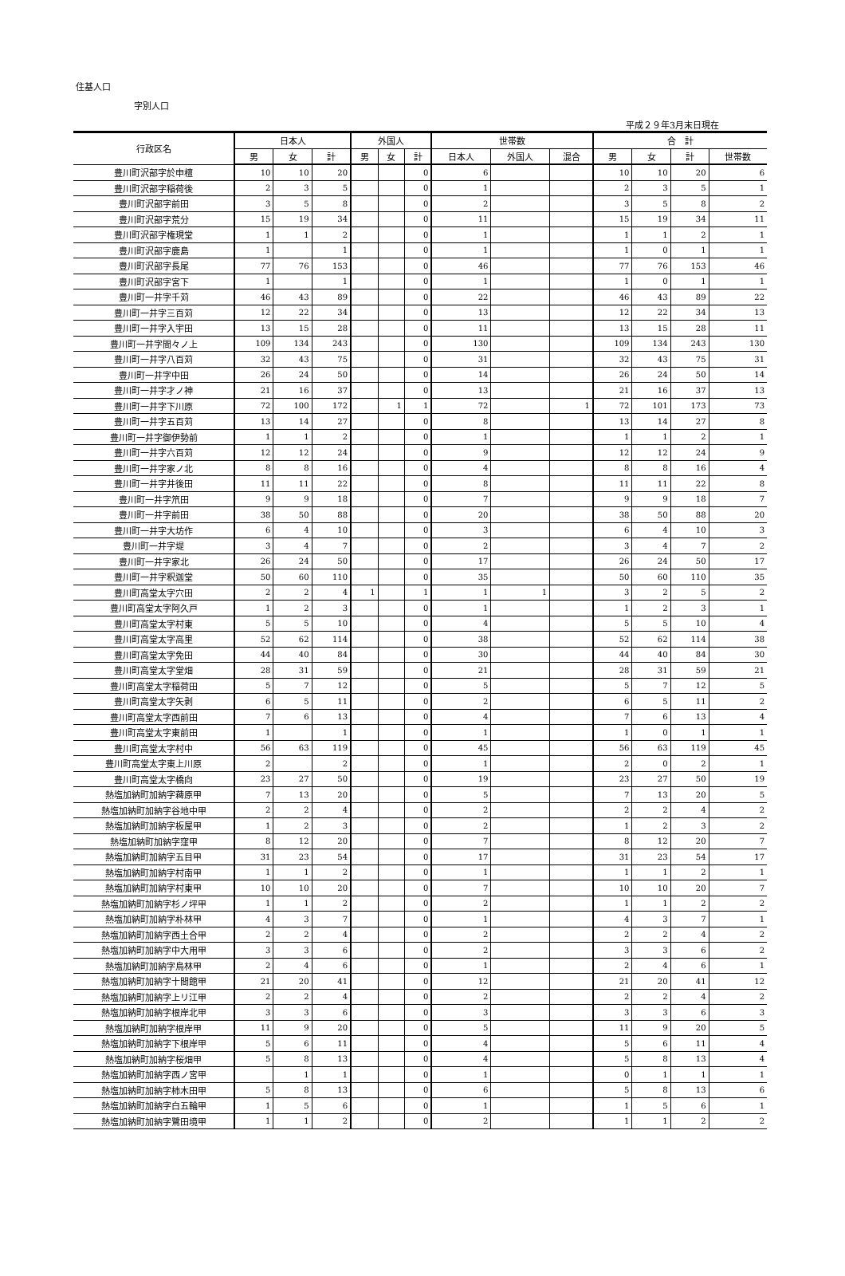住基人口
字別人口
平成２９年3月末日現在
| 行政区名 | 日本人 | | | 外国人 | | | 世帯数 | | | 合 計 | | | |
| --- | --- | --- | --- | --- | --- | --- | --- | --- | --- | --- | --- | --- | --- |
| | 男 | 女 | 計 | 男 | 女 | 計 | 日本人 | 外国人 | 混合 | 男 | 女 | 計 | 世帯数 |
| 豊川町沢部字於申檀 | 10 | 10 | 20 | | | 0 | 6 | | | 10 | 10 | 20 | 6 |
| 豊川町沢部字稲荷後 | 2 | 3 | 5 | | | 0 | 1 | | | 2 | 3 | 5 | 1 |
| 豊川町沢部字前田 | 3 | 5 | 8 | | | 0 | 2 | | | 3 | 5 | 8 | 2 |
| 豊川町沢部字荒分 | 15 | 19 | 34 | | | 0 | 11 | | | 15 | 19 | 34 | 11 |
| 豊川町沢部字権現堂 | 1 | 1 | 2 | | | 0 | 1 | | | 1 | 1 | 2 | 1 |
| 豊川町沢部字鹿島 | 1 | | 1 | | | 0 | 1 | | | 1 | 0 | 1 | 1 |
| 豊川町沢部字長尾 | 77 | 76 | 153 | | | 0 | 46 | | | 77 | 76 | 153 | 46 |
| 豊川町沢部字宮下 | 1 | | 1 | | | 0 | 1 | | | 1 | 0 | 1 | 1 |
| 豊川町一井字千苅 | 46 | 43 | 89 | | | 0 | 22 | | | 46 | 43 | 89 | 22 |
| 豊川町一井字三百苅 | 12 | 22 | 34 | | | 0 | 13 | | | 12 | 22 | 34 | 13 |
| 豊川町一井字入宇田 | 13 | 15 | 28 | | | 0 | 11 | | | 13 | 15 | 28 | 11 |
| 豊川町一井字間々ノ上 | 109 | 134 | 243 | | | 0 | 130 | | | 109 | 134 | 243 | 130 |
| 豊川町一井字八百苅 | 32 | 43 | 75 | | | 0 | 31 | | | 32 | 43 | 75 | 31 |
| 豊川町一井字中田 | 26 | 24 | 50 | | | 0 | 14 | | | 26 | 24 | 50 | 14 |
| 豊川町一井字才ノ神 | 21 | 16 | 37 | | | 0 | 13 | | | 21 | 16 | 37 | 13 |
| 豊川町一井字下川原 | 72 | 100 | 172 | | 1 | 1 | 72 | | 1 | 72 | 101 | 173 | 73 |
| 豊川町一井字五百苅 | 13 | 14 | 27 | | | 0 | 8 | | | 13 | 14 | 27 | 8 |
| 豊川町一井字御伊勢前 | 1 | 1 | 2 | | | 0 | 1 | | | 1 | 1 | 2 | 1 |
| 豊川町一井字六百苅 | 12 | 12 | 24 | | | 0 | 9 | | | 12 | 12 | 24 | 9 |
| 豊川町一井字家ノ北 | 8 | 8 | 16 | | | 0 | 4 | | | 8 | 8 | 16 | 4 |
| 豊川町一井字井後田 | 11 | 11 | 22 | | | 0 | 8 | | | 11 | 11 | 22 | 8 |
| 豊川町一井字笊田 | 9 | 9 | 18 | | | 0 | 7 | | | 9 | 9 | 18 | 7 |
| 豊川町一井字前田 | 38 | 50 | 88 | | | 0 | 20 | | | 38 | 50 | 88 | 20 |
| 豊川町一井字大坊作 | 6 | 4 | 10 | | | 0 | 3 | | | 6 | 4 | 10 | 3 |
| 豊川町一井字堤 | 3 | 4 | 7 | | | 0 | 2 | | | 3 | 4 | 7 | 2 |
| 豊川町一井字家北 | 26 | 24 | 50 | | | 0 | 17 | | | 26 | 24 | 50 | 17 |
| 豊川町一井字釈迦堂 | 50 | 60 | 110 | | | 0 | 35 | | | 50 | 60 | 110 | 35 |
| 豊川町高堂太字穴田 | 2 | 2 | 4 | 1 | | 1 | 1 | 1 | | 3 | 2 | 5 | 2 |
| 豊川町高堂太字阿久戸 | 1 | 2 | 3 | | | 0 | 1 | | | 1 | 2 | 3 | 1 |
| 豊川町高堂太字村東 | 5 | 5 | 10 | | | 0 | 4 | | | 5 | 5 | 10 | 4 |
| 豊川町高堂太字高里 | 52 | 62 | 114 | | | 0 | 38 | | | 52 | 62 | 114 | 38 |
| 豊川町高堂太字免田 | 44 | 40 | 84 | | | 0 | 30 | | | 44 | 40 | 84 | 30 |
| 豊川町高堂太字堂畑 | 28 | 31 | 59 | | | 0 | 21 | | | 28 | 31 | 59 | 21 |
| 豊川町高堂太字稲荷田 | 5 | 7 | 12 | | | 0 | 5 | | | 5 | 7 | 12 | 5 |
| 豊川町高堂太字矢剥 | 6 | 5 | 11 | | | 0 | 2 | | | 6 | 5 | 11 | 2 |
| 豊川町高堂太字西前田 | 7 | 6 | 13 | | | 0 | 4 | | | 7 | 6 | 13 | 4 |
| 豊川町高堂太字東前田 | 1 | | 1 | | | 0 | 1 | | | 1 | 0 | 1 | 1 |
| 豊川町高堂太字村中 | 56 | 63 | 119 | | | 0 | 45 | | | 56 | 63 | 119 | 45 |
| 豊川町高堂太字東上川原 | 2 | | 2 | | | 0 | 1 | | | 2 | 0 | 2 | 1 |
| 豊川町高堂太字橋向 | 23 | 27 | 50 | | | 0 | 19 | | | 23 | 27 | 50 | 19 |
| 熱塩加納町加納字薭原甲 | 7 | 13 | 20 | | | 0 | 5 | | | 7 | 13 | 20 | 5 |
| 熱塩加納町加納字谷地中甲 | 2 | 2 | 4 | | | 0 | 2 | | | 2 | 2 | 4 | 2 |
| 熱塩加納町加納字板屋甲 | 1 | 2 | 3 | | | 0 | 2 | | | 1 | 2 | 3 | 2 |
| 熱塩加納町加納字窪甲 | 8 | 12 | 20 | | | 0 | 7 | | | 8 | 12 | 20 | 7 |
| 熱塩加納町加納字五目甲 | 31 | 23 | 54 | | | 0 | 17 | | | 31 | 23 | 54 | 17 |
| 熱塩加納町加納字村南甲 | 1 | 1 | 2 | | | 0 | 1 | | | 1 | 1 | 2 | 1 |
| 熱塩加納町加納字村東甲 | 10 | 10 | 20 | | | 0 | 7 | | | 10 | 10 | 20 | 7 |
| 熱塩加納町加納字杉ノ坪甲 | 1 | 1 | 2 | | | 0 | 2 | | | 1 | 1 | 2 | 2 |
| 熱塩加納町加納字朴林甲 | 4 | 3 | 7 | | | 0 | 1 | | | 4 | 3 | 7 | 1 |
| 熱塩加納町加納字西土合甲 | 2 | 2 | 4 | | | 0 | 2 | | | 2 | 2 | 4 | 2 |
| 熱塩加納町加納字中大用甲 | 3 | 3 | 6 | | | 0 | 2 | | | 3 | 3 | 6 | 2 |
| 熱塩加納町加納字烏林甲 | 2 | 4 | 6 | | | 0 | 1 | | | 2 | 4 | 6 | 1 |
| 熱塩加納町加納字十間館甲 | 21 | 20 | 41 | | | 0 | 12 | | | 21 | 20 | 41 | 12 |
| 熱塩加納町加納字上リ江甲 | 2 | 2 | 4 | | | 0 | 2 | | | 2 | 2 | 4 | 2 |
| 熱塩加納町加納字根岸北甲 | 3 | 3 | 6 | | | 0 | 3 | | | 3 | 3 | 6 | 3 |
| 熱塩加納町加納字根岸甲 | 11 | 9 | 20 | | | 0 | 5 | | | 11 | 9 | 20 | 5 |
| 熱塩加納町加納字下根岸甲 | 5 | 6 | 11 | | | 0 | 4 | | | 5 | 6 | 11 | 4 |
| 熱塩加納町加納字桜畑甲 | 5 | 8 | 13 | | | 0 | 4 | | | 5 | 8 | 13 | 4 |
| 熱塩加納町加納字西ノ宮甲 | | 1 | 1 | | | 0 | 1 | | | 0 | 1 | 1 | 1 |
| 熱塩加納町加納字柿木田甲 | 5 | 8 | 13 | | | 0 | 6 | | | 5 | 8 | 13 | 6 |
| 熱塩加納町加納字白五輪甲 | 1 | 5 | 6 | | | 0 | 1 | | | 1 | 5 | 6 | 1 |
| 熱塩加納町加納字鷺田境甲 | 1 | 1 | 2 | | | 0 | 2 | | | 1 | 1 | 2 | 2 |